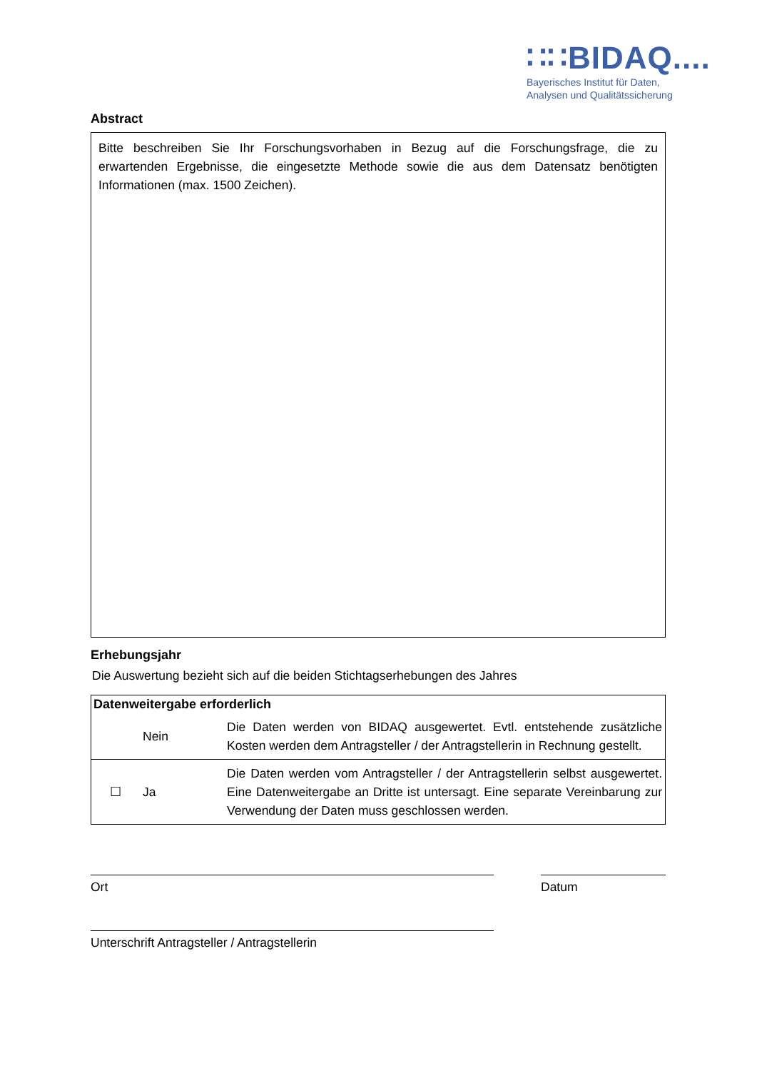∷∷BIDAQ....
Bayerisches Institut für Daten,
Analysen und Qualitätssicherung
Abstract
Bitte beschreiben Sie Ihr Forschungsvorhaben in Bezug auf die Forschungsfrage, die zu erwartenden Ergebnisse, die eingesetzte Methode sowie die aus dem Datensatz benötigten Informationen (max. 1500 Zeichen).
Erhebungsjahr
Die Auswertung bezieht sich auf die beiden Stichtagserhebungen des Jahres
| Datenweitergabe erforderlich | | |
| --- | --- | --- |
| | Nein | Die Daten werden von BIDAQ ausgewertet. Evtl. entstehende zusätzliche Kosten werden dem Antragsteller / der Antragstellerin in Rechnung gestellt. |
| ☐ | Ja | Die Daten werden vom Antragsteller / der Antragstellerin selbst ausgewertet. Eine Datenweitergabe an Dritte ist untersagt. Eine separate Vereinbarung zur Verwendung der Daten muss geschlossen werden. |
Ort Datum
Unterschrift Antragsteller / Antragstellerin